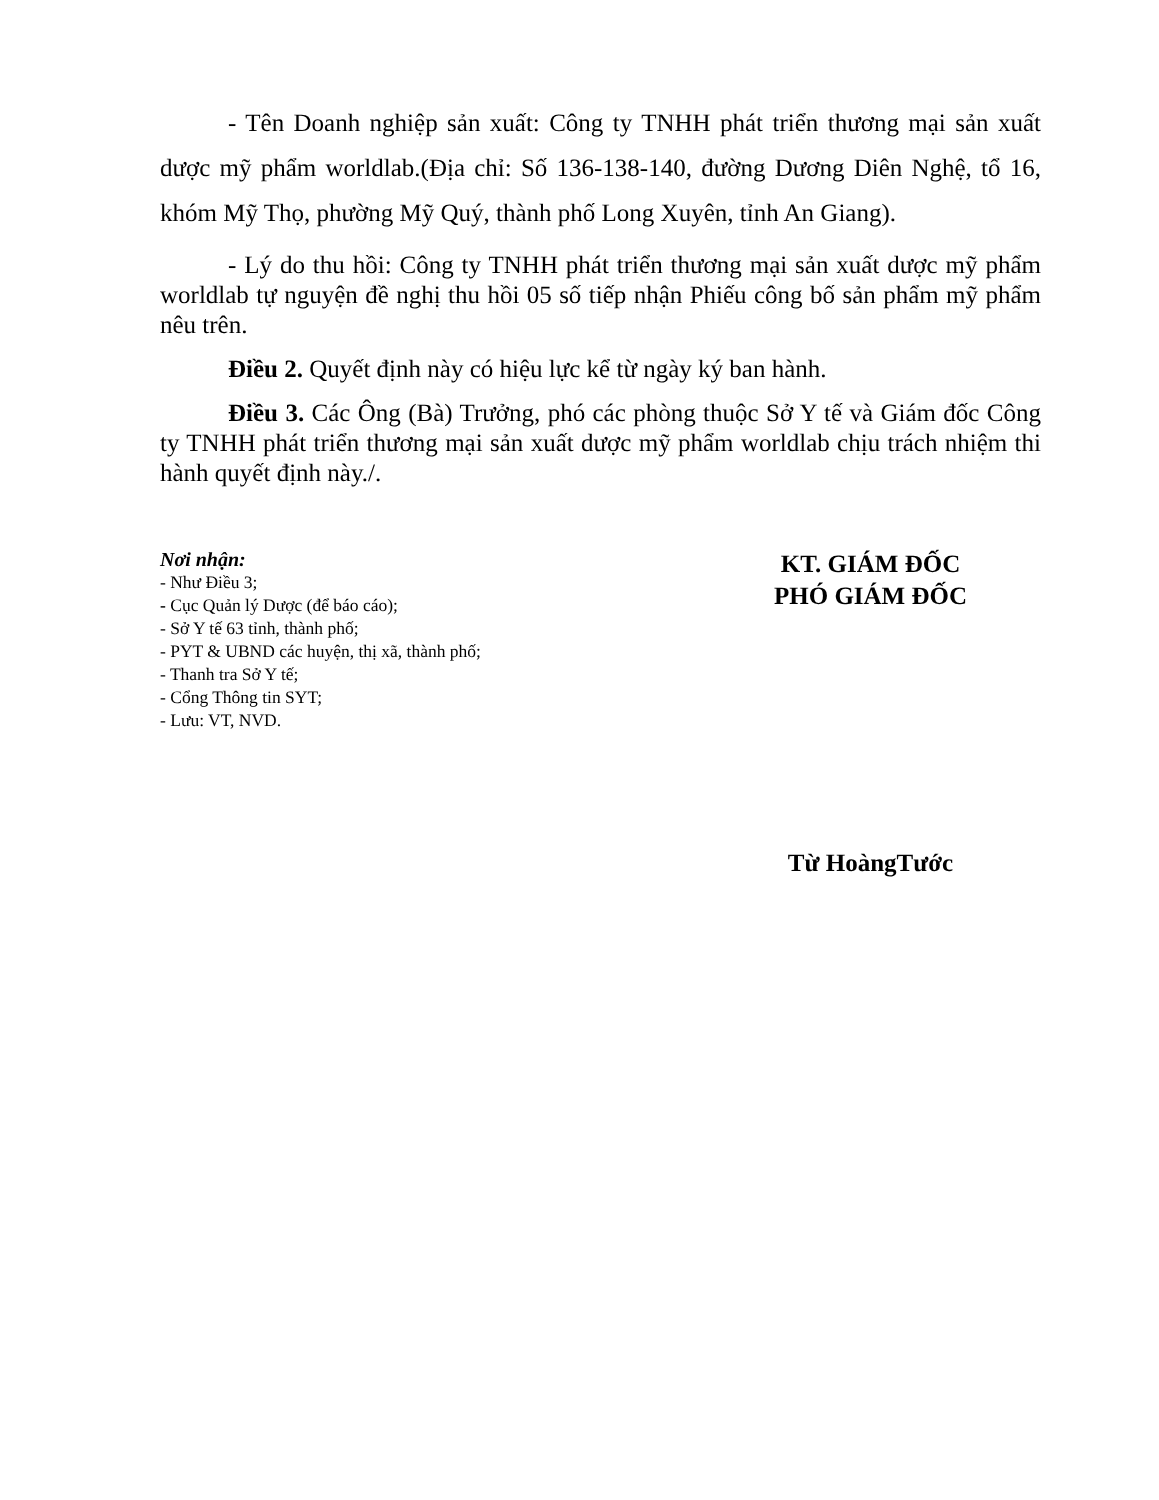- Tên Doanh nghiệp sản xuất: Công ty TNHH phát triển thương mại sản xuất dược mỹ phẩm worldlab.(Địa chỉ: Số 136-138-140, đường Dương Diên Nghệ, tổ 16, khóm Mỹ Thọ, phường Mỹ Quý, thành phố Long Xuyên, tỉnh An Giang).
- Lý do thu hồi: Công ty TNHH phát triển thương mại sản xuất dược mỹ phẩm worldlab tự nguyện đề nghị thu hồi 05 số tiếp nhận Phiếu công bố sản phẩm mỹ phẩm nêu trên.
Điều 2. Quyết định này có hiệu lực kể từ ngày ký ban hành.
Điều 3. Các Ông (Bà) Trưởng, phó các phòng thuộc Sở Y tế và Giám đốc Công ty TNHH phát triển thương mại sản xuất dược mỹ phẩm worldlab chịu trách nhiệm thi hành quyết định này./.
Nơi nhận:
- Như Điều 3;
- Cục Quản lý Dược (để báo cáo);
- Sở Y tế 63 tỉnh, thành phố;
- PYT & UBND các huyện, thị xã, thành phố;
- Thanh tra Sở Y tế;
- Cổng Thông tin SYT;
- Lưu: VT, NVD.
KT. GIÁM ĐỐC
PHÓ GIÁM ĐỐC
Từ HoàngTước